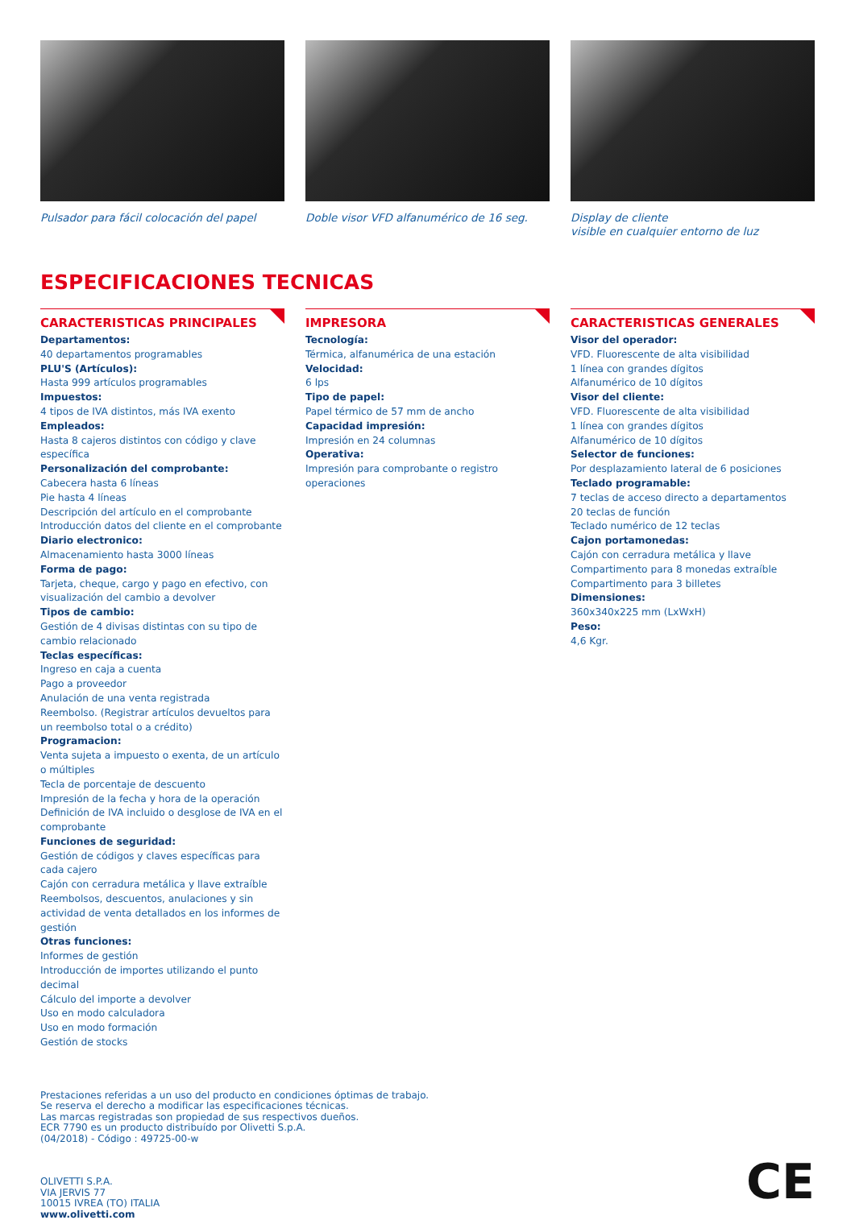Pulsador para fácil colocación del papel
Doble visor VFD alfanumérico de 16 seg.
Display de cliente
visible en cualquier entorno de luz
ESPECIFICACIONES TECNICAS
CARACTERISTICAS PRINCIPALES
Departamentos:
40 departamentos programables
PLU'S (Artículos):
Hasta 999 artículos programables
Impuestos:
4 tipos de IVA distintos, más IVA exento
Empleados:
Hasta 8 cajeros distintos con código y clave específica
Personalización del comprobante:
Cabecera hasta 6 líneas
Pie hasta 4 líneas
Descripción del artículo en el comprobante
Introducción datos del cliente en el comprobante
Diario electronico:
Almacenamiento hasta 3000 líneas
Forma de pago:
Tarjeta, cheque, cargo y pago en efectivo, con visualización del cambio a devolver
Tipos de cambio:
Gestión de 4 divisas distintas con su tipo de cambio relacionado
Teclas específicas:
Ingreso en caja a cuenta
Pago a proveedor
Anulación de una venta registrada
Reembolso. (Registrar artículos devueltos para un reembolso total o a crédito)
Programacion:
Venta sujeta a impuesto o exenta, de un artículo o múltiples
Tecla de porcentaje de descuento
Impresión de la fecha y hora de la operación
Definición de IVA incluido o desglose de IVA en el comprobante
Funciones de seguridad:
Gestión de códigos y claves específicas para cada cajero
Cajón con cerradura metálica y llave extraíble
Reembolsos, descuentos, anulaciones y sin actividad de venta detallados en los informes de gestión
Otras funciones:
Informes de gestión
Introducción de importes utilizando el punto decimal
Cálculo del importe a devolver
Uso en modo calculadora
Uso en modo formación
Gestión de stocks
IMPRESORA
Tecnología:
Térmica, alfanumérica de una estación
Velocidad:
6 lps
Tipo de papel:
Papel térmico de 57 mm de ancho
Capacidad impresión:
Impresión en 24 columnas
Operativa:
Impresión para comprobante o registro operaciones
CARACTERISTICAS GENERALES
Visor del operador:
VFD. Fluorescente de alta visibilidad
1 línea con grandes dígitos
Alfanumérico de 10 dígitos
Visor del cliente:
VFD. Fluorescente de alta visibilidad
1 línea con grandes dígitos
Alfanumérico de 10 dígitos
Selector de funciones:
Por desplazamiento lateral de 6 posiciones
Teclado programable:
7 teclas de acceso directo a departamentos
20 teclas de función
Teclado numérico de 12 teclas
Cajon portamonedas:
Cajón con cerradura metálica y llave
Compartimento para 8 monedas extraíble
Compartimento para 3 billetes
Dimensiones:
360x340x225 mm (LxWxH)
Peso:
4,6 Kgr.
Prestaciones referidas a un uso del producto en condiciones óptimas de trabajo.
Se reserva el derecho a modificar las especificaciones técnicas.
Las marcas registradas son propiedad de sus respectivos dueños.
ECR 7790 es un producto distribuído por Olivetti S.p.A.
(04/2018) - Código : 49725-00-w
OLIVETTI S.P.A.
VIA JERVIS 77
10015 IVREA (TO) ITALIA
www.olivetti.com
CE